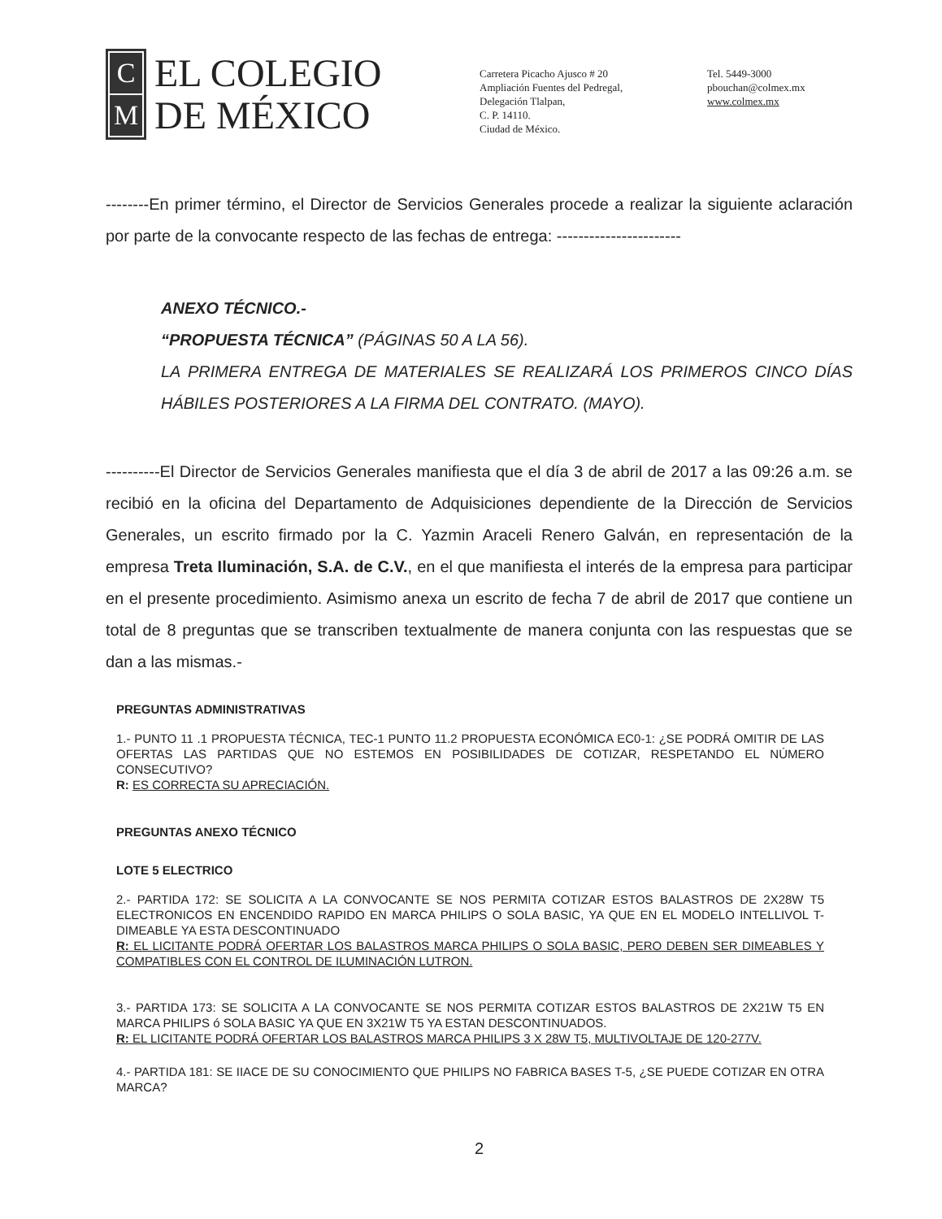C
M
EL COLEGIO
DE MÉXICO
Carretera Picacho Ajusco # 20
Ampliación Fuentes del Pedregal,
Delegación Tlalpan,
C. P. 14110.
Ciudad de México.
Tel. 5449-3000
pbouchan@colmex.mx
www.colmex.mx
--------En primer término, el Director de Servicios Generales procede a realizar la siguiente aclaración por parte de la convocante respecto de las fechas de entrega: -----------------------
ANEXO TÉCNICO.-
“PROPUESTA TÉCNICA” (PÁGINAS 50 A LA 56).
LA PRIMERA ENTREGA DE MATERIALES SE REALIZARÁ LOS PRIMEROS CINCO DÍAS HÁBILES POSTERIORES A LA FIRMA DEL CONTRATO. (MAYO).
----------El Director de Servicios Generales manifiesta que el día 3 de abril de 2017 a las 09:26 a.m. se recibió en la oficina del Departamento de Adquisiciones dependiente de la Dirección de Servicios Generales, un escrito firmado por la C. Yazmin Araceli Renero Galván, en representación de la empresa Treta Iluminación, S.A. de C.V., en el que manifiesta el interés de la empresa para participar en el presente procedimiento. Asimismo anexa un escrito de fecha 7 de abril de 2017 que contiene un total de 8 preguntas que se transcriben textualmente de manera conjunta con las respuestas que se dan a las mismas.-
PREGUNTAS ADMINISTRATIVAS
1.- PUNTO 11 .1 PROPUESTA TÉCNICA, TEC-1 PUNTO 11.2 PROPUESTA ECONÓMICA EC0-1: ¿SE PODRÁ OMITIR DE LAS OFERTAS LAS PARTIDAS QUE NO ESTEMOS EN POSIBILIDADES DE COTIZAR, RESPETANDO EL NÚMERO CONSECUTIVO?
R: ES CORRECTA SU APRECIACIÓN.
PREGUNTAS ANEXO TÉCNICO
LOTE 5 ELECTRICO
2.- PARTIDA 172: SE SOLICITA A LA CONVOCANTE SE NOS PERMITA COTIZAR ESTOS BALASTROS DE 2X28W T5 ELECTRONICOS EN ENCENDIDO RAPIDO EN MARCA PHILIPS O SOLA BASIC, YA QUE EN EL MODELO INTELLIVOL T-DIMEABLE YA ESTA DESCONTINUADO
R: EL LICITANTE PODRÁ OFERTAR LOS BALASTROS MARCA PHILIPS O SOLA BASIC, PERO DEBEN SER DIMEABLES Y COMPATIBLES CON EL CONTROL DE ILUMINACIÓN LUTRON.
3.- PARTIDA 173: SE SOLICITA A LA CONVOCANTE SE NOS PERMITA COTIZAR ESTOS BALASTROS DE 2X21W T5 EN MARCA PHILIPS ó SOLA BASIC YA QUE EN 3X21W T5 YA ESTAN DESCONTINUADOS.
R: EL LICITANTE PODRÁ OFERTAR LOS BALASTROS MARCA PHILIPS 3 X 28W T5, MULTIVOLTAJE DE 120-277V.
4.- PARTIDA 181: SE IIACE DE SU CONOCIMIENTO QUE PHILIPS NO FABRICA BASES T-5, ¿SE PUEDE COTIZAR EN OTRA MARCA?
2